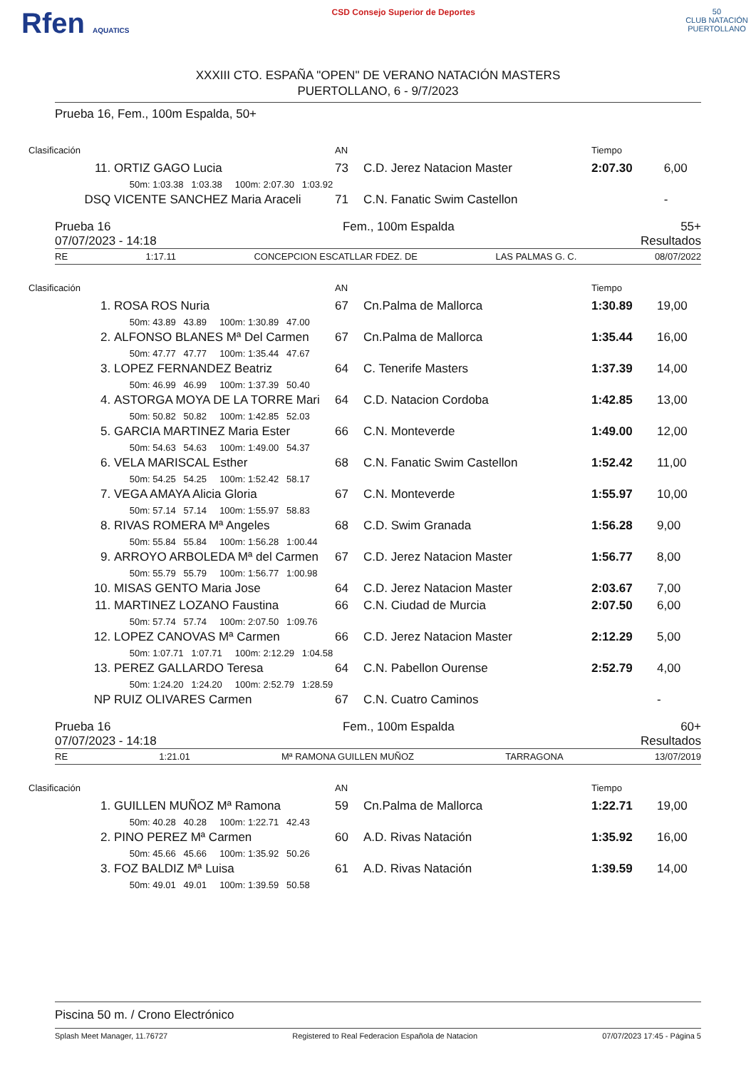Rfen AQUATICS
CSD Consejo Superior de Deportes
50
CLUB NATACIÓN PUERTOLLANO
XXXIII CTO. ESPAÑA "OPEN" DE VERANO NATACIÓN MASTERS
PUERTOLLANO, 6 - 9/7/2023
Prueba 16, Fem., 100m Espalda, 50+
| Clasificación | | AN | | Tiempo | |
| 11. | ORTIZ GAGO Lucia | 73 | C.D. Jerez Natacion Master | 2:07.30 | 6,00 |
| | 50m: 1:03.38 1:03.38 100m: 2:07.30 1:03.92 | | | | |
| DSQ | VICENTE SANCHEZ Maria Araceli | 71 | C.N. Fanatic Swim Castellon | | - |
Prueba 16
07/07/2023 - 14:18
Fem., 100m Espalda 55+
Resultados
RE 1:17.11 CONCEPCION ESCATLLAR FDEZ. DE LAS PALMAS G. C. 08/07/2022
| Clasificación | | AN | | Tiempo | |
| 1. | ROSA ROS Nuria | 67 | Cn.Palma de Mallorca | 1:30.89 | 19,00 |
| | 50m: 43.89 43.89 100m: 1:30.89 47.00 | | | | |
| 2. | ALFONSO BLANES Mª Del Carmen | 67 | Cn.Palma de Mallorca | 1:35.44 | 16,00 |
| | 50m: 47.77 47.77 100m: 1:35.44 47.67 | | | | |
| 3. | LOPEZ FERNANDEZ Beatriz | 64 | C. Tenerife Masters | 1:37.39 | 14,00 |
| | 50m: 46.99 46.99 100m: 1:37.39 50.40 | | | | |
| 4. | ASTORGA MOYA DE LA TORRE Mari | 64 | C.D. Natacion Cordoba | 1:42.85 | 13,00 |
| | 50m: 50.82 50.82 100m: 1:42.85 52.03 | | | | |
| 5. | GARCIA MARTINEZ Maria Ester | 66 | C.N. Monteverde | 1:49.00 | 12,00 |
| | 50m: 54.63 54.63 100m: 1:49.00 54.37 | | | | |
| 6. | VELA MARISCAL Esther | 68 | C.N. Fanatic Swim Castellon | 1:52.42 | 11,00 |
| | 50m: 54.25 54.25 100m: 1:52.42 58.17 | | | | |
| 7. | VEGA AMAYA Alicia Gloria | 67 | C.N. Monteverde | 1:55.97 | 10,00 |
| | 50m: 57.14 57.14 100m: 1:55.97 58.83 | | | | |
| 8. | RIVAS ROMERA Mª Angeles | 68 | C.D. Swim Granada | 1:56.28 | 9,00 |
| | 50m: 55.84 55.84 100m: 1:56.28 1:00.44 | | | | |
| 9. | ARROYO ARBOLEDA Mª del Carmen | 67 | C.D. Jerez Natacion Master | 1:56.77 | 8,00 |
| | 50m: 55.79 55.79 100m: 1:56.77 1:00.98 | | | | |
| 10. | MISAS GENTO Maria Jose | 64 | C.D. Jerez Natacion Master | 2:03.67 | 7,00 |
| 11. | MARTINEZ LOZANO Faustina | 66 | C.N. Ciudad de Murcia | 2:07.50 | 6,00 |
| | 50m: 57.74 57.74 100m: 2:07.50 1:09.76 | | | | |
| 12. | LOPEZ CANOVAS Mª Carmen | 66 | C.D. Jerez Natacion Master | 2:12.29 | 5,00 |
| | 50m: 1:07.71 1:07.71 100m: 2:12.29 1:04.58 | | | | |
| 13. | PEREZ GALLARDO Teresa | 64 | C.N. Pabellon Ourense | 2:52.79 | 4,00 |
| | 50m: 1:24.20 1:24.20 100m: 2:52.79 1:28.59 | | | | |
| NP | RUIZ OLIVARES Carmen | 67 | C.N. Cuatro Caminos | | - |
Prueba 16
07/07/2023 - 14:18
Fem., 100m Espalda 60+
Resultados
RE 1:21.01 Mª RAMONA GUILLEN MUÑOZ TARRAGONA 13/07/2019
| Clasificación | | AN | | Tiempo | |
| 1. | GUILLEN MUÑOZ Mª Ramona | 59 | Cn.Palma de Mallorca | 1:22.71 | 19,00 |
| | 50m: 40.28 40.28 100m: 1:22.71 42.43 | | | | |
| 2. | PINO PEREZ Mª Carmen | 60 | A.D. Rivas Natación | 1:35.92 | 16,00 |
| | 50m: 45.66 45.66 100m: 1:35.92 50.26 | | | | |
| 3. | FOZ BALDIZ Mª Luisa | 61 | A.D. Rivas Natación | 1:39.59 | 14,00 |
| | 50m: 49.01 49.01 100m: 1:39.59 50.58 | | | | |
Piscina 50 m. / Crono Electrónico
Splash Meet Manager, 11.76727 Registered to Real Federacion Española de Natacion 07/07/2023 17:45 - Página 5